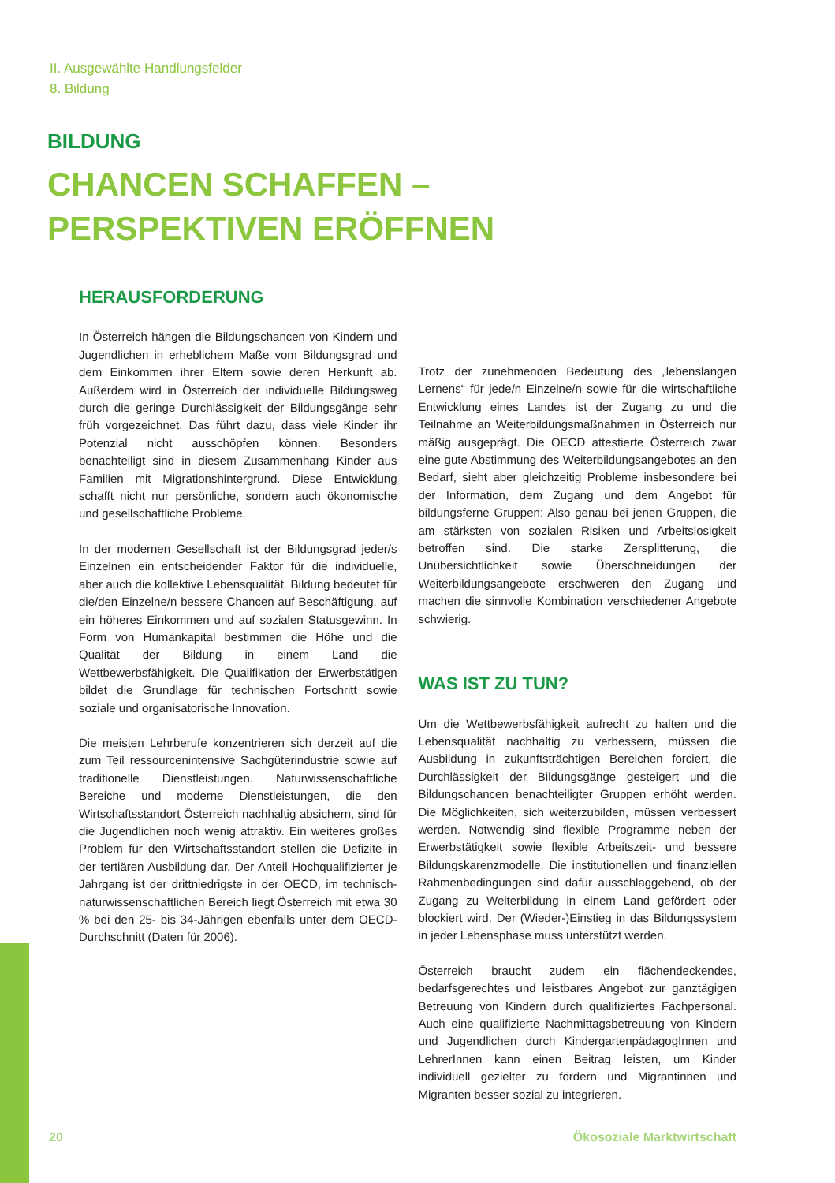II. Ausgewählte Handlungsfelder
8. Bildung
BILDUNG
CHANCEN SCHAFFEN –
PERSPEKTIVEN ERÖFFNEN
HERAUSFORDERUNG
In Österreich hängen die Bildungschancen von Kindern und Jugendlichen in erheblichem Maße vom Bildungsgrad und dem Einkommen ihrer Eltern sowie deren Herkunft ab. Außerdem wird in Österreich der individuelle Bildungsweg durch die geringe Durchlässigkeit der Bildungsgänge sehr früh vorgezeichnet. Das führt dazu, dass viele Kinder ihr Potenzial nicht ausschöpfen können. Besonders benachteiligt sind in diesem Zusammenhang Kinder aus Familien mit Migrationshintergrund. Diese Entwicklung schafft nicht nur persönliche, sondern auch ökonomische und gesellschaftliche Probleme.
In der modernen Gesellschaft ist der Bildungsgrad jeder/s Einzelnen ein entscheidender Faktor für die individuelle, aber auch die kollektive Lebensqualität. Bildung bedeutet für die/den Einzelne/n bessere Chancen auf Beschäftigung, auf ein höheres Einkommen und auf sozialen Statusgewinn. In Form von Humankapital bestimmen die Höhe und die Qualität der Bildung in einem Land die Wettbewerbsfähigkeit. Die Qualifikation der Erwerbstätigen bildet die Grundlage für technischen Fortschritt sowie soziale und organisatorische Innovation.
Die meisten Lehrberufe konzentrieren sich derzeit auf die zum Teil ressourcenintensive Sachgüterindustrie sowie auf traditionelle Dienstleistungen. Naturwissenschaftliche Bereiche und moderne Dienstleistungen, die den Wirtschaftsstandort Österreich nachhaltig absichern, sind für die Jugendlichen noch wenig attraktiv. Ein weiteres großes Problem für den Wirtschaftsstandort stellen die Defizite in der tertiären Ausbildung dar. Der Anteil Hochqualifizierter je Jahrgang ist der drittniedrigste in der OECD, im technisch-naturwissenschaftlichen Bereich liegt Österreich mit etwa 30 % bei den 25- bis 34-Jährigen ebenfalls unter dem OECD-Durchschnitt (Daten für 2006).
Trotz der zunehmenden Bedeutung des „lebenslangen Lernens“ für jede/n Einzelne/n sowie für die wirtschaftliche Entwicklung eines Landes ist der Zugang zu und die Teilnahme an Weiterbildungsmaßnahmen in Österreich nur mäßig ausgeprägt. Die OECD attestierte Österreich zwar eine gute Abstimmung des Weiterbildungsangebotes an den Bedarf, sieht aber gleichzeitig Probleme insbesondere bei der Information, dem Zugang und dem Angebot für bildungsferne Gruppen: Also genau bei jenen Gruppen, die am stärksten von sozialen Risiken und Arbeitslosigkeit betroffen sind. Die starke Zersplitterung, die Unübersichtlichkeit sowie Überschneidungen der Weiterbildungsangebote erschweren den Zugang und machen die sinnvolle Kombination verschiedener Angebote schwierig.
WAS IST ZU TUN?
Um die Wettbewerbsfähigkeit aufrecht zu halten und die Lebensqualität nachhaltig zu verbessern, müssen die Ausbildung in zukunftsträchtigen Bereichen forciert, die Durchlässigkeit der Bildungsgänge gesteigert und die Bildungschancen benachteiligter Gruppen erhöht werden. Die Möglichkeiten, sich weiterzubilden, müssen verbessert werden. Notwendig sind flexible Programme neben der Erwerbstätigkeit sowie flexible Arbeitszeit- und bessere Bildungskarenzmodelle. Die institutionellen und finanziellen Rahmenbedingungen sind dafür ausschlaggebend, ob der Zugang zu Weiterbildung in einem Land gefördert oder blockiert wird. Der (Wieder-)Einstieg in das Bildungssystem in jeder Lebensphase muss unterstützt werden.
Österreich braucht zudem ein flächendeckendes, bedarfsgerechtes und leistbares Angebot zur ganztägigen Betreuung von Kindern durch qualifiziertes Fachpersonal. Auch eine qualifizierte Nachmittagsbetreuung von Kindern und Jugendlichen durch KindergartenpädagogInnen und LehrerInnen kann einen Beitrag leisten, um Kinder individuell gezielter zu fördern und Migrantinnen und Migranten besser sozial zu integrieren.
20 Ökosoziale Marktwirtschaft